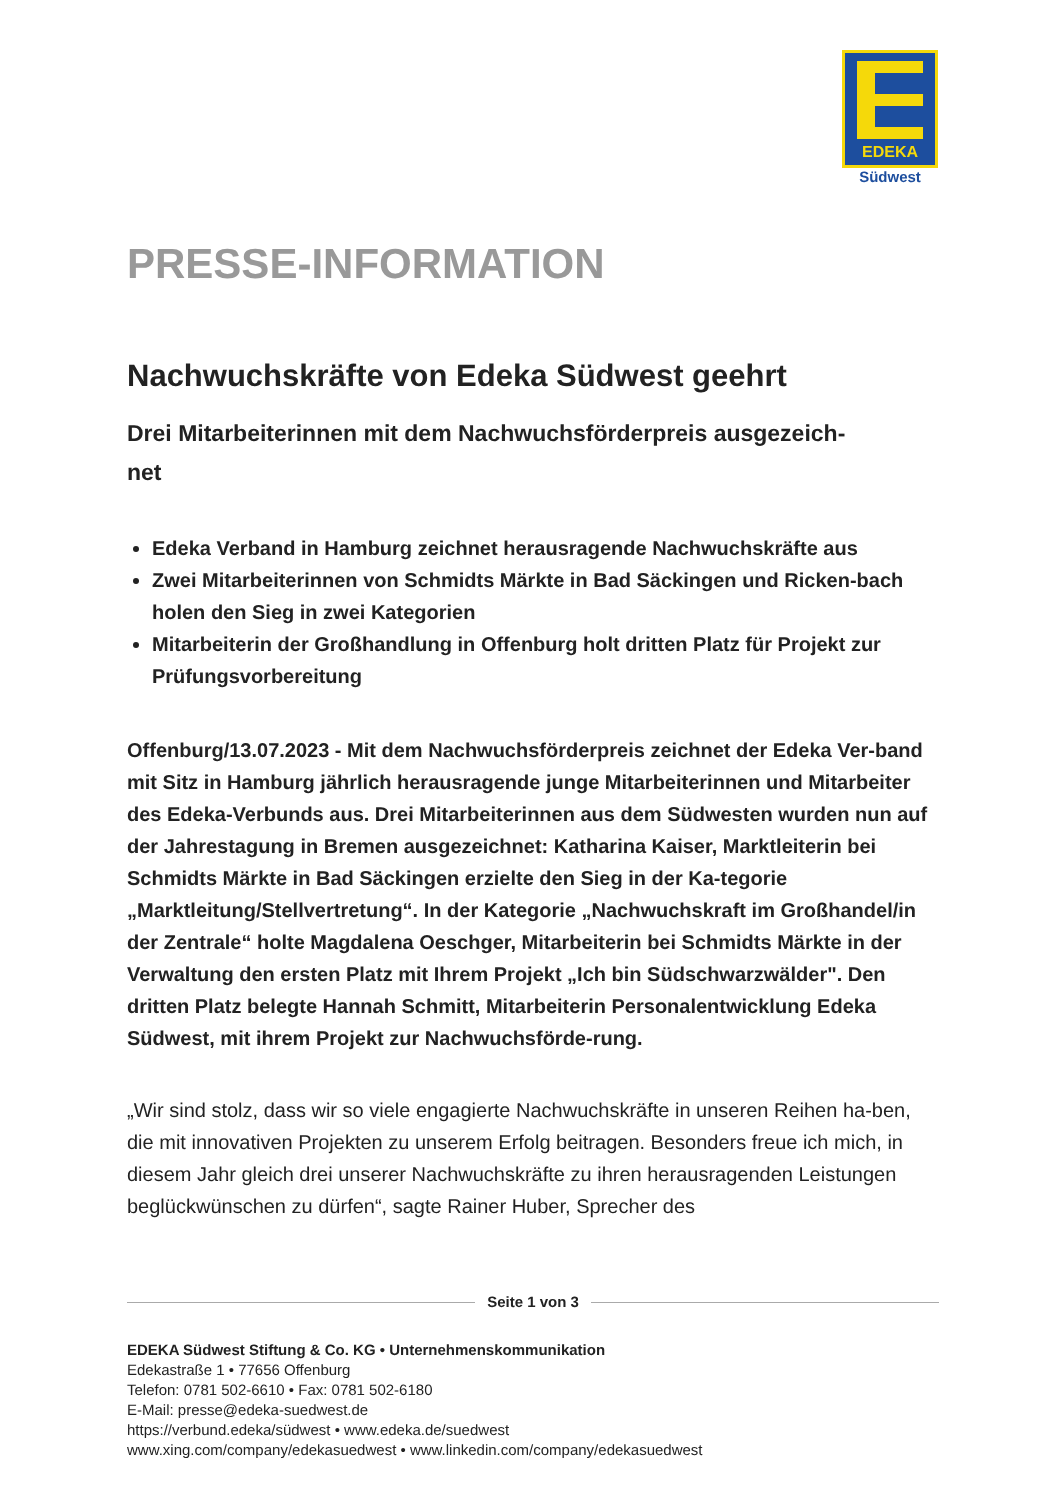EDEKA
Südwest
PRESSE-INFORMATION
Nachwuchskräfte von Edeka Südwest geehrt
Drei Mitarbeiterinnen mit dem Nachwuchsförderpreis ausgezeich-
net
Edeka Verband in Hamburg zeichnet herausragende Nachwuchskräfte aus
Zwei Mitarbeiterinnen von Schmidts Märkte in Bad Säckingen und Ricken-bach holen den Sieg in zwei Kategorien
Mitarbeiterin der Großhandlung in Offenburg holt dritten Platz für Projekt zur Prüfungsvorbereitung
Offenburg/13.07.2023 - Mit dem Nachwuchsförderpreis zeichnet der Edeka Ver-band mit Sitz in Hamburg jährlich herausragende junge Mitarbeiterinnen und Mitarbeiter des Edeka-Verbunds aus. Drei Mitarbeiterinnen aus dem Südwesten wurden nun auf der Jahrestagung in Bremen ausgezeichnet: Katharina Kaiser, Marktleiterin bei Schmidts Märkte in Bad Säckingen erzielte den Sieg in der Ka-tegorie „Marktleitung/Stellvertretung“. In der Kategorie „Nachwuchskraft im Großhandel/in der Zentrale“ holte Magdalena Oeschger, Mitarbeiterin bei Schmidts Märkte in der Verwaltung den ersten Platz mit Ihrem Projekt „Ich bin Südschwarzwälder". Den dritten Platz belegte Hannah Schmitt, Mitarbeiterin Personalentwicklung Edeka Südwest, mit ihrem Projekt zur Nachwuchsförde-rung.
„Wir sind stolz, dass wir so viele engagierte Nachwuchskräfte in unseren Reihen ha-ben, die mit innovativen Projekten zu unserem Erfolg beitragen. Besonders freue ich mich, in diesem Jahr gleich drei unserer Nachwuchskräfte zu ihren herausragenden Leistungen beglückwünschen zu dürfen“, sagte Rainer Huber, Sprecher des
Seite 1 von 3
EDEKA Südwest Stiftung & Co. KG • Unternehmenskommunikation
Edekastraße 1 • 77656 Offenburg
Telefon: 0781 502-6610 • Fax: 0781 502-6180
E-Mail: presse@edeka-suedwest.de
https://verbund.edeka/südwest • www.edeka.de/suedwest
www.xing.com/company/edekasuedwest • www.linkedin.com/company/edekasuedwest